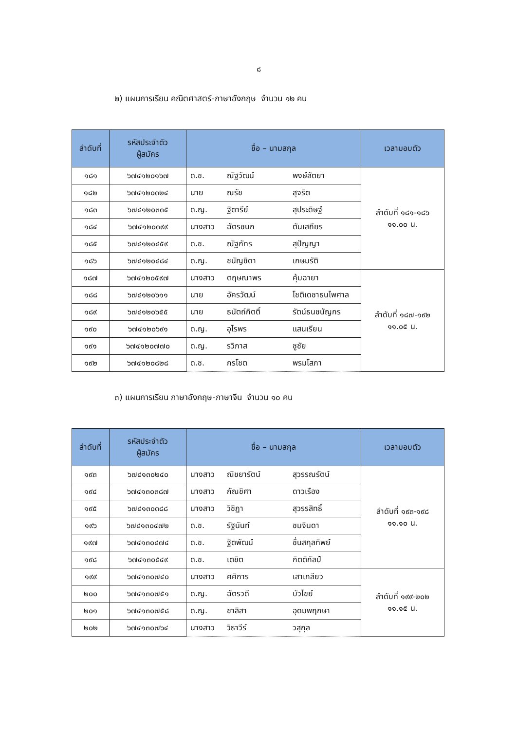๘
๒) แผนการเรียน คณิตศาสตร์-ภาษาอังกฤษ จำนวน ๑๒ คน
| ลำดับที่ | รหัสประจำตัว ผู้สมัคร | ชื่อ – นามสกุล | เวลามอบตัว |
| --- | --- | --- | --- |
| ๑๘๑ | ๖๗๔๑๒๐๑๖๗ | ด.ช. ณัฐวัฒน์ พงษ์สัตยา | ลำดับที่ ๑๘๑-๑๘๖ ๑๑.๐๐ น. |
| ๑๘๒ | ๖๗๔๑๒๐๓๒๔ | นาย ณรัช สุจริต | |
| ๑๘๓ | ๖๗๔๑๒๐๓๓๕ | ด.ญ. ฐิตารีย์ สุประดิษฐ์ | |
| ๑๘๔ | ๖๗๔๑๒๐๓๙๙ | นางสาว ฉัตรชนก ตันเสถียร | |
| ๑๘๕ | ๖๗๔๑๒๐๔๕๙ | ด.ช. ณัฐภัทร สุปัญญา | |
| ๑๘๖ | ๖๗๔๑๒๐๔๘๔ | ด.ญ. ชนัญชิดา เกษมรัติ | |
| ๑๘๗ | ๖๗๔๑๒๐๕๙๗ | นางสาว ตฤษณาพร คุ้มฉายา | ลำดับที่ ๑๘๗-๑๙๒ ๑๑.๐๕ น. |
| ๑๘๘ | ๖๗๔๑๒๐๖๑๑ | นาย อัครวัฒน์ โชติเดชาธนไพศาล | |
| ๑๘๙ | ๖๗๔๑๒๐๖๕๕ | นาย ธนัตถ์กิตติ์ รัตน์ธนชนัญกร | |
| ๑๙๐ | ๖๗๔๑๒๐๖๙๑ | ด.ญ. อุไรพร แสนเรียน | |
| ๑๙๑ | ๖๗๔๑๒๐๗๗๐ | ด.ญ. รวิภาส ชูชัย | |
| ๑๙๒ | ๖๗๔๑๒๐๘๒๘ | ด.ช. กรโชต พรมโสภา | |
๓) แผนการเรียน ภาษาอังกฤษ-ภาษาจีน จำนวน ๑๐ คน
| ลำดับที่ | รหัสประจำตัว ผู้สมัคร | ชื่อ – นามสกุล | เวลามอบตัว |
| --- | --- | --- | --- |
| ๑๙๓ | ๖๗๔๑๓๐๒๔๐ | นางสาว ณิชยารัตน์ สุวรรณรัตน์ | ลำดับที่ ๑๙๓-๑๙๘ ๑๑.๑๐ น. |
| ๑๙๔ | ๖๗๔๑๓๐๓๘๗ | นางสาว กัณชิศา ดาวเรือง | |
| ๑๙๕ | ๖๗๔๑๓๐๓๘๘ | นางสาว วิชิฏา สุวรรสิทธิ์ | |
| ๑๙๖ | ๖๗๔๑๓๐๔๗๒ | ด.ช. รัฐนันท์ ชมจินดา | |
| ๑๙๗ | ๖๗๔๑๓๐๔๗๔ | ด.ช. ฐิตพัฒน์ ชื่นสกุลทิพย์ | |
| ๑๙๘ | ๖๗๔๑๓๐๕๔๙ | ด.ช. เตชิต กิตติกัลป์ | |
| ๑๙๙ | ๖๗๔๑๓๐๗๔๐ | นางสาว ศศิการ เสาเกลียว | ลำดับที่ ๑๙๙-๒๐๒ ๑๑.๑๕ น. |
| ๒๐๐ | ๖๗๔๑๓๐๗๕๑ | ด.ญ. ฉัตรวดี บัวไขย์ | |
| ๒๐๑ | ๖๗๔๑๓๐๗๕๘ | ด.ญ. ชาลิสา อุดมพฤกษา | |
| ๒๐๒ | ๖๗๔๑๓๐๗๖๔ | นางสาว วิธาวีร์ วสุกุล | |